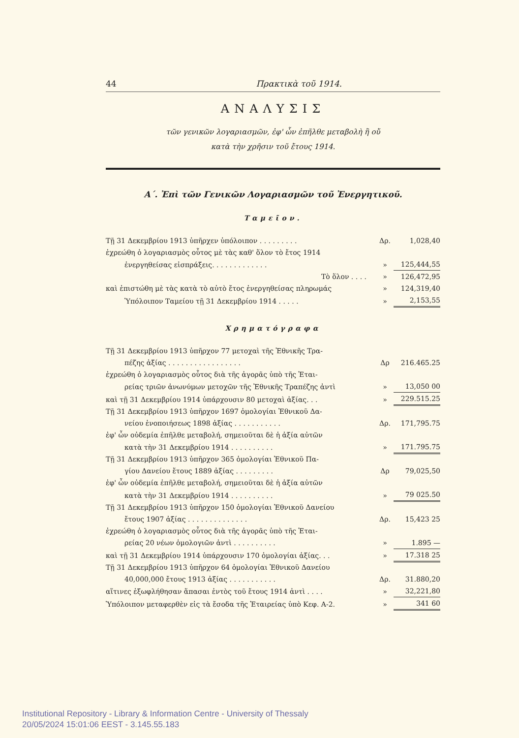44 Πρακτικὰ τοῦ 1914.
ΑΝΑΛΥΣΙΣ
τῶν γενικῶν λογαριασμῶν, ἐφ' ὧν ἐπῆλθε μεταβολὴ ἢ οὔ
κατὰ τὴν χρῆσιν τοῦ ἔτους 1914.
Α΄. Ἐπὶ τῶν Γενικῶν Λογαριασμῶν τοῦ Ἐνεργητικοῦ.
Ταμεῖον.
| Τῇ 31 Δεκεμβρίου 1913 ὑπῆρχεν ὑπόλοιπον . . . . . . . . . | Δρ. | 1,028,40 |
| ἐχρεώθη ὁ λογαριασμὸς οὗτος μὲ τὰς καθ' ὅλον τὸ ἔτος 1914 | | |
| ἐνεργηθείσας εἰσπράξεις. . . . . . . . . . . . . | » | 125,444,55 |
| Τὸ ὅλον . . . . | » | 126,472,95 |
| καὶ ἐπιστώθη μὲ τὰς κατὰ τὸ αὐτὸ ἔτος ἐνεργηθείσας πληρωμάς | » | 124,319,40 |
| Ὑπόλοιπον Ταμείου τῇ 31 Δεκεμβρίου 1914 . . . . . | » | 2,153,55 |
Χρηματόγραφα
| Τῇ 31 Δεκεμβρίου 1913 ὑπῆρχον 77 μετοχαὶ τῆς Ἐθνικῆς Τρα- | | |
| πέζης ἀξίας . . . . . . . . . . . . . . . . . | Δρ | 216.465.25 |
| ἐχρεώθη ὁ λογαριασμὸς οὗτος διὰ τῆς ἀγορᾶς ὑπὸ τῆς Ἑται- | | |
| ρείας τριῶν ἀνωνύμων μετοχῶν τῆς Ἐθνικῆς Τραπέζης ἀντὶ | » | 13,050 00 |
| καὶ τῇ 31 Δεκεμβρίου 1914 ὑπάρχουσιν 80 μετοχαὶ ἀξίας. . . | » | 229.515.25 |
| Τῇ 31 Δεκεμβρίου 1913 ὑπῆρχον 1697 ὁμολογίαι Ἐθνικοῦ Δα- | | |
| νείου ἑνοποιήσεως 1898 ἀξίας . . . . . . . . . . . | Δρ. | 171,795.75 |
| ἐφ' ὧν οὐδεμία ἐπῆλθε μεταβολή, σημειοῦται δὲ ἡ ἀξία αὐτῶν | | |
| κατὰ τὴν 31 Δεκεμβρίου 1914 . . . . . . . . . . | » | 171.795.75 |
| Τῇ 31 Δεκεμβρίου 1913 ὑπῆρχον 365 ὁμολογίαι Ἐθνικοῦ Πα- | | |
| γίου Δανείου ἔτους 1889 ἀξίας . . . . . . . . . | Δρ | 79,025,50 |
| ἐφ' ὧν οὐδεμία ἐπῆλθε μεταβολή, σημειοῦται δὲ ἡ ἀξία αὐτῶν | | |
| κατὰ τὴν 31 Δεκεμβρίου 1914 . . . . . . . . . . | » | 79 025.50 |
| Τῇ 31 Δεκεμβρίου 1913 ὑπῆρχον 150 ὁμολογίαι Ἐθνικοῦ Δανείου | | |
| ἔτους 1907 ἀξίας . . . . . . . . . . . . . . | Δρ. | 15,423 25 |
| ἐχρεώθη ὁ λογαριασμὸς οὗτος διὰ τῆς ἀγορᾶς ὑπὸ τῆς Ἑται- | | |
| ρείας 20 νέων ὁμολογιῶν ἀντὶ . . . . . . . . . . | » | 1.895 — |
| καὶ τῇ 31 Δεκεμβρίου 1914 ὑπάρχουσιν 170 ὁμολογίαι ἀξίας. . . | » | 17.318 25 |
| Τῇ 31 Δεκεμβρίου 1913 ὑπῆρχον 64 ὁμολογίαι Ἐθνικοῦ Δανείου | | |
| 40,000,000 ἔτους 1913 ἀξίας . . . . . . . . . . . | Δρ. | 31.880,20 |
| αἵτινες ἐξωφλήθησαν ἅπασαι ἐντὸς τοῦ ἔτους 1914 ἀντὶ . . . . | » | 32,221,80 |
| Ὑπόλοιπον μεταφερθὲν εἰς τὰ ἔσοδα τῆς Ἑταιρείας ὑπὸ Κεφ. Α-2. | » | 341 60 |
Institutional Repository - Library & Information Centre - University of Thessaly
20/05/2024 15:01:06 EEST - 3.145.55.183